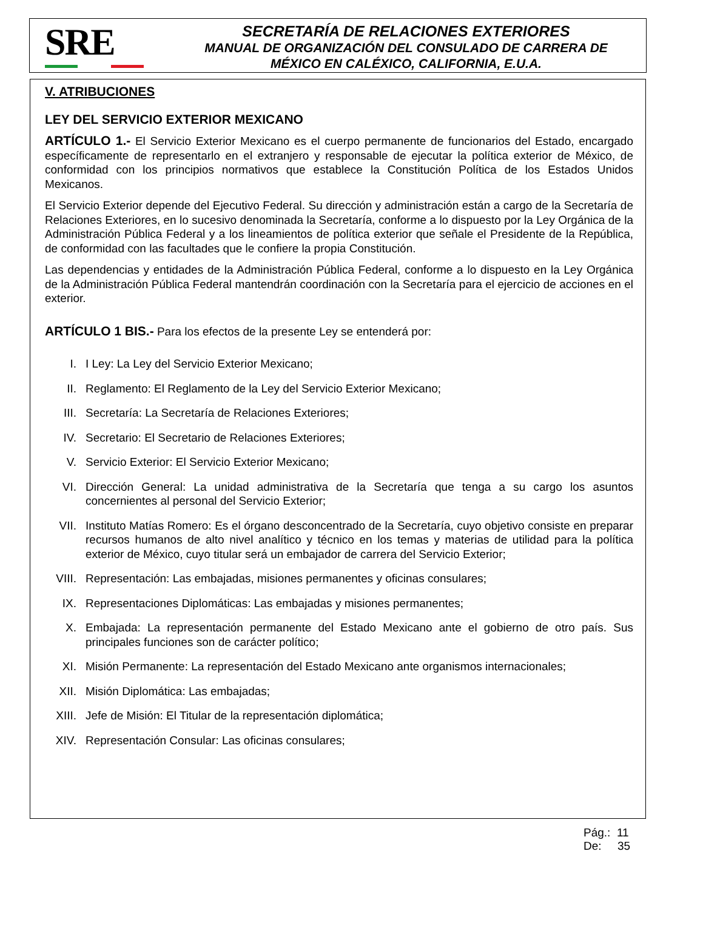SRE
SECRETARÍA DE RELACIONES EXTERIORES
MANUAL DE ORGANIZACIÓN DEL CONSULADO DE CARRERA DE
MÉXICO EN CALÉXICO, CALIFORNIA, E.U.A.
V. ATRIBUCIONES
LEY DEL SERVICIO EXTERIOR MEXICANO
ARTÍCULO 1.- El Servicio Exterior Mexicano es el cuerpo permanente de funcionarios del Estado, encargado específicamente de representarlo en el extranjero y responsable de ejecutar la política exterior de México, de conformidad con los principios normativos que establece la Constitución Política de los Estados Unidos Mexicanos.
El Servicio Exterior depende del Ejecutivo Federal. Su dirección y administración están a cargo de la Secretaría de Relaciones Exteriores, en lo sucesivo denominada la Secretaría, conforme a lo dispuesto por la Ley Orgánica de la Administración Pública Federal y a los lineamientos de política exterior que señale el Presidente de la República, de conformidad con las facultades que le confiere la propia Constitución.
Las dependencias y entidades de la Administración Pública Federal, conforme a lo dispuesto en la Ley Orgánica de la Administración Pública Federal mantendrán coordinación con la Secretaría para el ejercicio de acciones en el exterior.
ARTÍCULO 1 BIS.- Para los efectos de la presente Ley se entenderá por:
I. I Ley: La Ley del Servicio Exterior Mexicano;
II. Reglamento: El Reglamento de la Ley del Servicio Exterior Mexicano;
III. Secretaría: La Secretaría de Relaciones Exteriores;
IV. Secretario: El Secretario de Relaciones Exteriores;
V. Servicio Exterior: El Servicio Exterior Mexicano;
VI. Dirección General: La unidad administrativa de la Secretaría que tenga a su cargo los asuntos concernientes al personal del Servicio Exterior;
VII. Instituto Matías Romero: Es el órgano desconcentrado de la Secretaría, cuyo objetivo consiste en preparar recursos humanos de alto nivel analítico y técnico en los temas y materias de utilidad para la política exterior de México, cuyo titular será un embajador de carrera del Servicio Exterior;
VIII. Representación: Las embajadas, misiones permanentes y oficinas consulares;
IX. Representaciones Diplomáticas: Las embajadas y misiones permanentes;
X. Embajada: La representación permanente del Estado Mexicano ante el gobierno de otro país. Sus principales funciones son de carácter político;
XI. Misión Permanente: La representación del Estado Mexicano ante organismos internacionales;
XII. Misión Diplomática: Las embajadas;
XIII. Jefe de Misión: El Titular de la representación diplomática;
XIV. Representación Consular: Las oficinas consulares;
Pág.: 11
De: 35